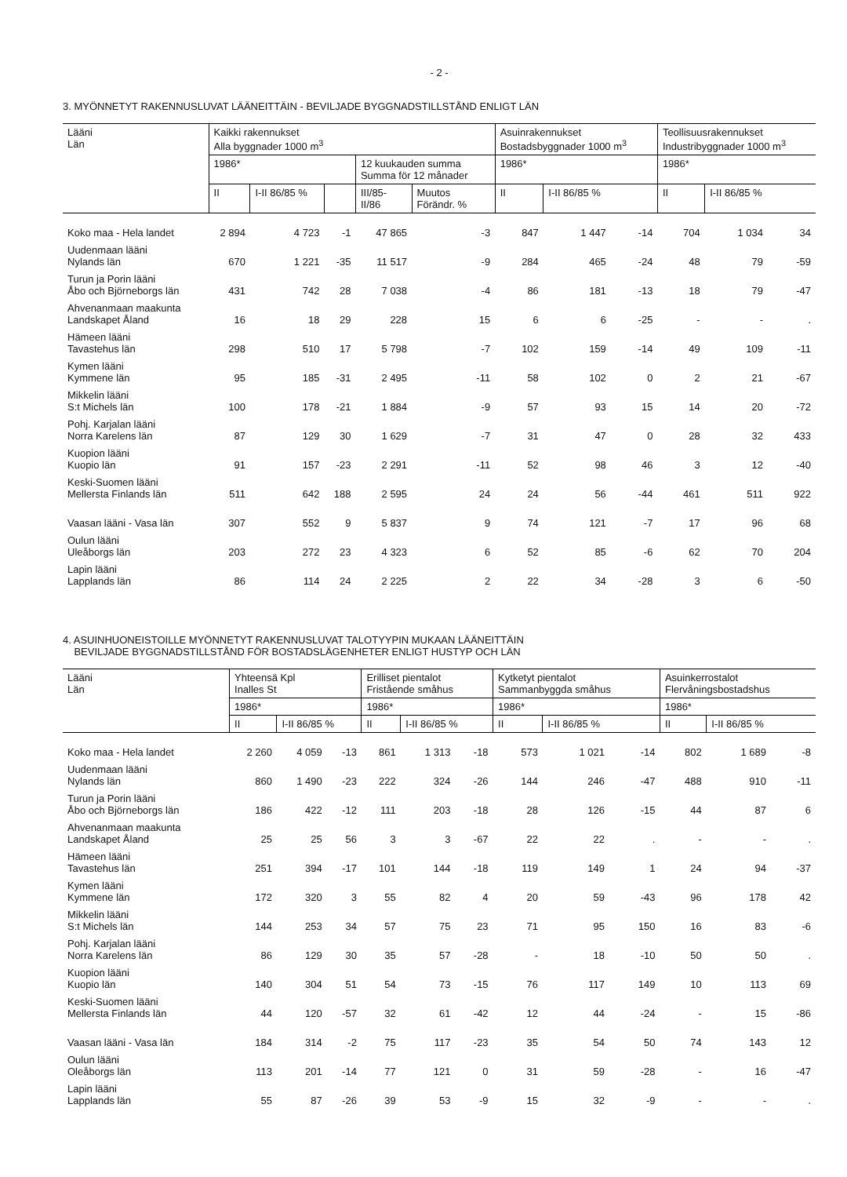- 2 -
3. MYÖNNETYT RAKENNUSLUVAT LÄÄNEITTÄIN - BEVILJADE BYGGNADSTILLSTÅND ENLIGT LÄN
| Lääni Län | Kaikki rakennukset Alla byggnader 1000 m<sup>3</sup> | | | | | Asuinrakennukset Bostadsbyggnader 1000 m<sup>3</sup> | | | Teollisuusrakennukset Industribyggnader 1000 m<sup>3</sup> | | |
| --- | --- | --- | --- | --- | --- | --- | --- | --- | --- | --- | --- |
| | 1986* | | | 12 kuukauden summa Summa för 12 månader | | 1986* | | | 1986* | | |
| | II | I-II 86/85 % | | III/85- II/86 | Muutos Förändr. % | II | I-II 86/85 % | | II | I-II 86/85 % | |
| Koko maa - Hela landet | 2 894 | 4 723 | -1 | 47 865 | -3 | 847 | 1 447 | -14 | 704 | 1 034 | 34 |
| Uudenmaan lääni Nylands län | 670 | 1 221 | -35 | 11 517 | -9 | 284 | 465 | -24 | 48 | 79 | -59 |
| Turun ja Porin lääni Åbo och Björneborgs län | 431 | 742 | 28 | 7 038 | -4 | 86 | 181 | -13 | 18 | 79 | -47 |
| Ahvenanmaan maakunta Landskapet Åland | 16 | 18 | 29 | 228 | 15 | 6 | 6 | -25 | - | - | . |
| Hämeen lääni Tavastehus län | 298 | 510 | 17 | 5 798 | -7 | 102 | 159 | -14 | 49 | 109 | -11 |
| Kymen lääni Kymmene län | 95 | 185 | -31 | 2 495 | -11 | 58 | 102 | 0 | 2 | 21 | -67 |
| Mikkelin lääni S:t Michels län | 100 | 178 | -21 | 1 884 | -9 | 57 | 93 | 15 | 14 | 20 | -72 |
| Pohj. Karjalan lääni Norra Karelens län | 87 | 129 | 30 | 1 629 | -7 | 31 | 47 | 0 | 28 | 32 | 433 |
| Kuopion lääni Kuopio län | 91 | 157 | -23 | 2 291 | -11 | 52 | 98 | 46 | 3 | 12 | -40 |
| Keski-Suomen lääni Mellersta Finlands län | 511 | 642 | 188 | 2 595 | 24 | 24 | 56 | -44 | 461 | 511 | 922 |
| Vaasan lääni - Vasa län | 307 | 552 | 9 | 5 837 | 9 | 74 | 121 | -7 | 17 | 96 | 68 |
| Oulun lääni Uleåborgs län | 203 | 272 | 23 | 4 323 | 6 | 52 | 85 | -6 | 62 | 70 | 204 |
| Lapin lääni Lapplands län | 86 | 114 | 24 | 2 225 | 2 | 22 | 34 | -28 | 3 | 6 | -50 |
4. ASUINHUONEISTOILLE MYÖNNETYT RAKENNUSLUVAT TALOTYYPIN MUKAAN LÄÄNEITTÄIN
BEVILJADE BYGGNADSTILLSTÅND FÖR BOSTADSLÄGENHETER ENLIGT HUSTYP OCH LÄN
| Lääni Län | Yhteensä Kpl Inalles St | | | Erilliset pientalot Fristående småhus | | | Kytketyt pientalot Sammanbyggda småhus | | | Asuinkerrostalot Flervåningsbostadshus | | |
| --- | --- | --- | --- | --- | --- | --- | --- | --- | --- | --- | --- | --- |
| | 1986* | | | 1986* | | | 1986* | | | 1986* | | |
| | II | I-II 86/85 % | | II | I-II 86/85 % | | II | I-II 86/85 % | | II | I-II 86/85 % | |
| Koko maa - Hela landet | 2 260 | 4 059 | -13 | 861 | 1 313 | -18 | 573 | 1 021 | -14 | 802 | 1 689 | -8 |
| Uudenmaan lääni Nylands län | 860 | 1 490 | -23 | 222 | 324 | -26 | 144 | 246 | -47 | 488 | 910 | -11 |
| Turun ja Porin lääni Åbo och Björneborgs län | 186 | 422 | -12 | 111 | 203 | -18 | 28 | 126 | -15 | 44 | 87 | 6 |
| Ahvenanmaan maakunta Landskapet Åland | 25 | 25 | 56 | 3 | 3 | -67 | 22 | 22 | . | - | - | . |
| Hämeen lääni Tavastehus län | 251 | 394 | -17 | 101 | 144 | -18 | 119 | 149 | 1 | 24 | 94 | -37 |
| Kymen lääni Kymmene län | 172 | 320 | 3 | 55 | 82 | 4 | 20 | 59 | -43 | 96 | 178 | 42 |
| Mikkelin lääni S:t Michels län | 144 | 253 | 34 | 57 | 75 | 23 | 71 | 95 | 150 | 16 | 83 | -6 |
| Pohj. Karjalan lääni Norra Karelens län | 86 | 129 | 30 | 35 | 57 | -28 | - | 18 | -10 | 50 | 50 | . |
| Kuopion lääni Kuopio län | 140 | 304 | 51 | 54 | 73 | -15 | 76 | 117 | 149 | 10 | 113 | 69 |
| Keski-Suomen lääni Mellersta Finlands län | 44 | 120 | -57 | 32 | 61 | -42 | 12 | 44 | -24 | - | 15 | -86 |
| Vaasan lääni - Vasa län | 184 | 314 | -2 | 75 | 117 | -23 | 35 | 54 | 50 | 74 | 143 | 12 |
| Oulun lääni Oleåborgs län | 113 | 201 | -14 | 77 | 121 | 0 | 31 | 59 | -28 | - | 16 | -47 |
| Lapin lääni Lapplands län | 55 | 87 | -26 | 39 | 53 | -9 | 15 | 32 | -9 | - | - | . |